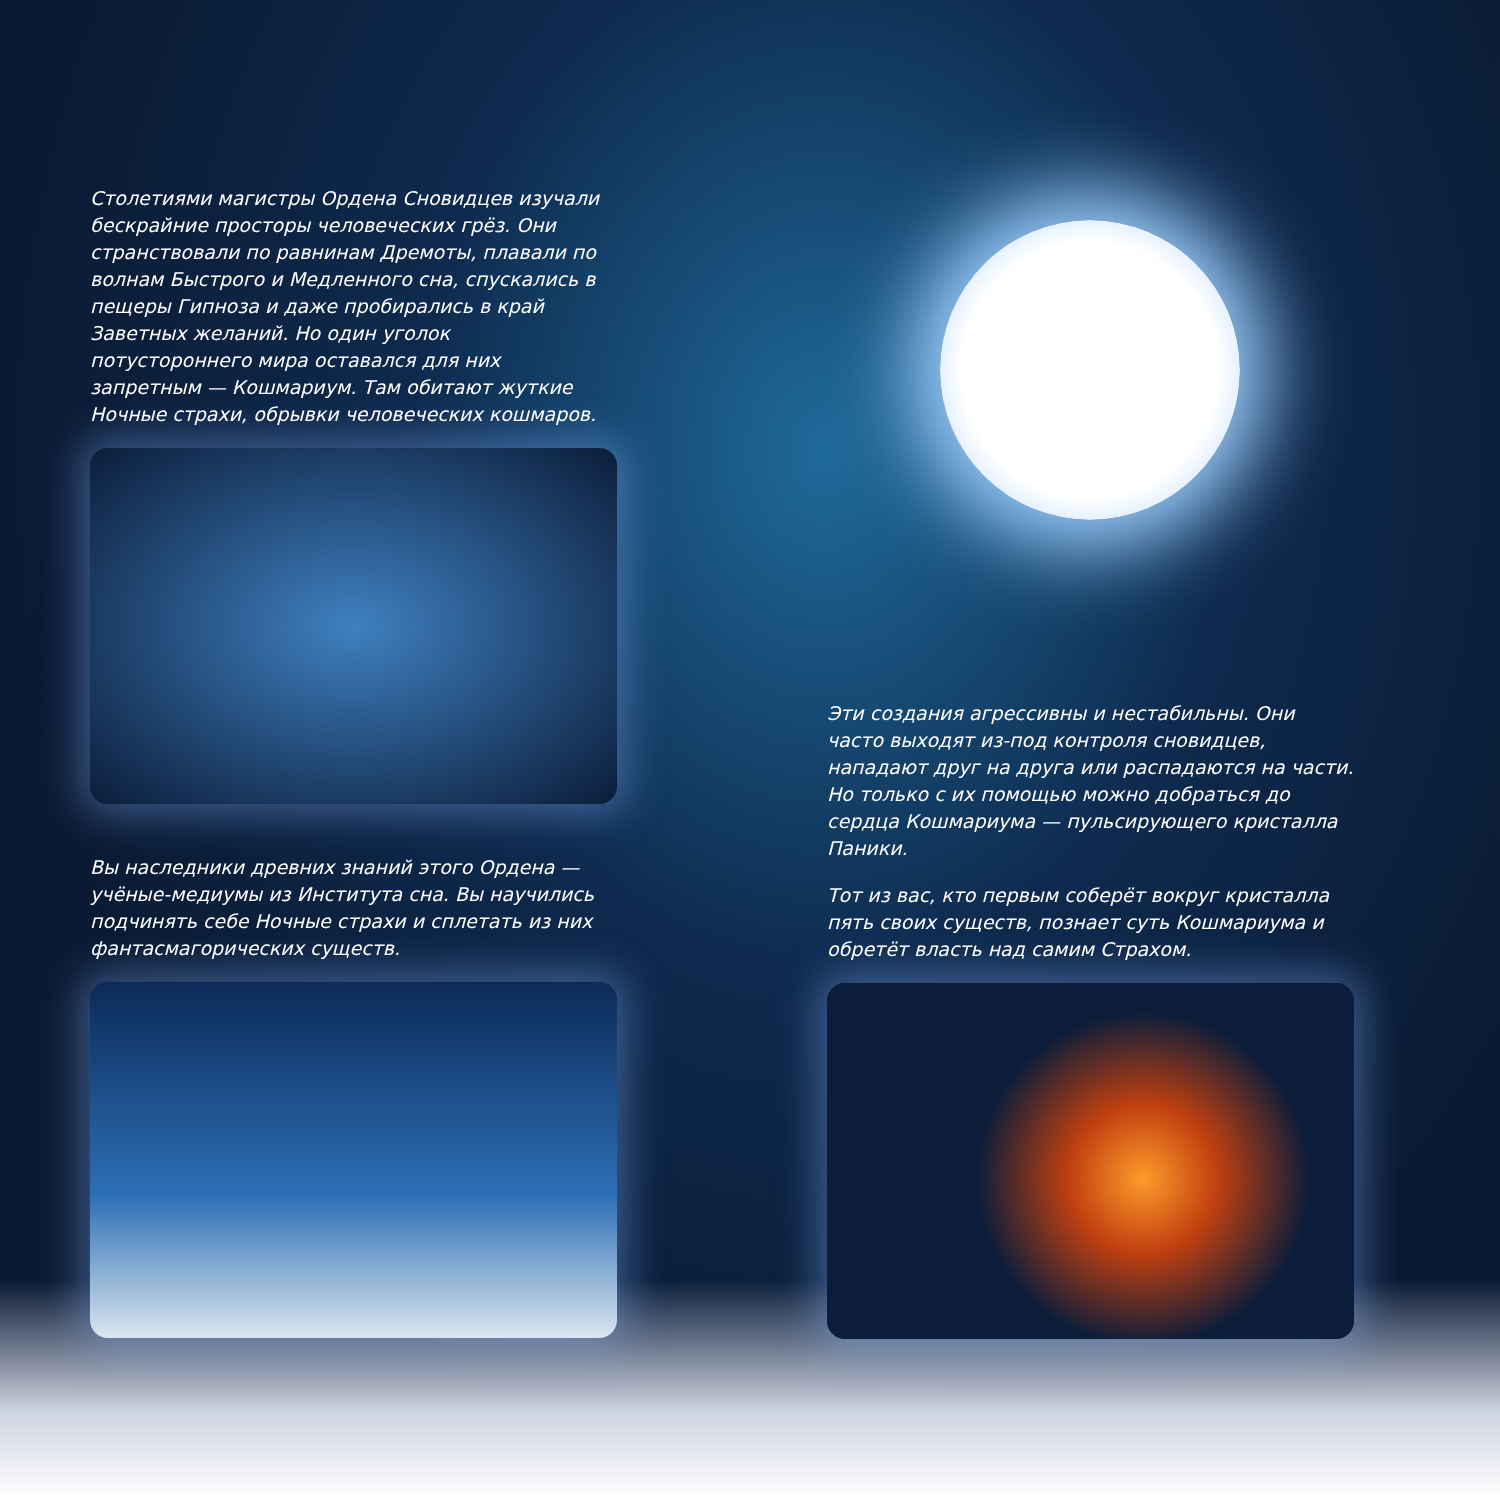Столетиями магистры Ордена Сновидцев изучали бескрайние просторы человеческих грёз. Они странствовали по равнинам Дремоты, плавали по волнам Быстрого и Медленного сна, спускались в пещеры Гипноза и даже пробирались в край Заветных желаний. Но один уголок потустороннего мира оставался для них запретным — Кошмариум. Там обитают жуткие Ночные страхи, обрывки человеческих кошмаров.
Вы наследники древних знаний этого Ордена — учёные-медиумы из Института сна. Вы научились подчинять себе Ночные страхи и сплетать из них фантасмагорических существ.
Эти создания агрессивны и нестабильны. Они часто выходят из-под контроля сновидцев, нападают друг на друга или распадаются на части. Но только с их помощью можно добраться до сердца Кошмариума — пульсирующего кристалла Паники.
Тот из вас, кто первым соберёт вокруг кристалла пять своих существ, познает суть Кошмариума и обретёт власть над самим Страхом.